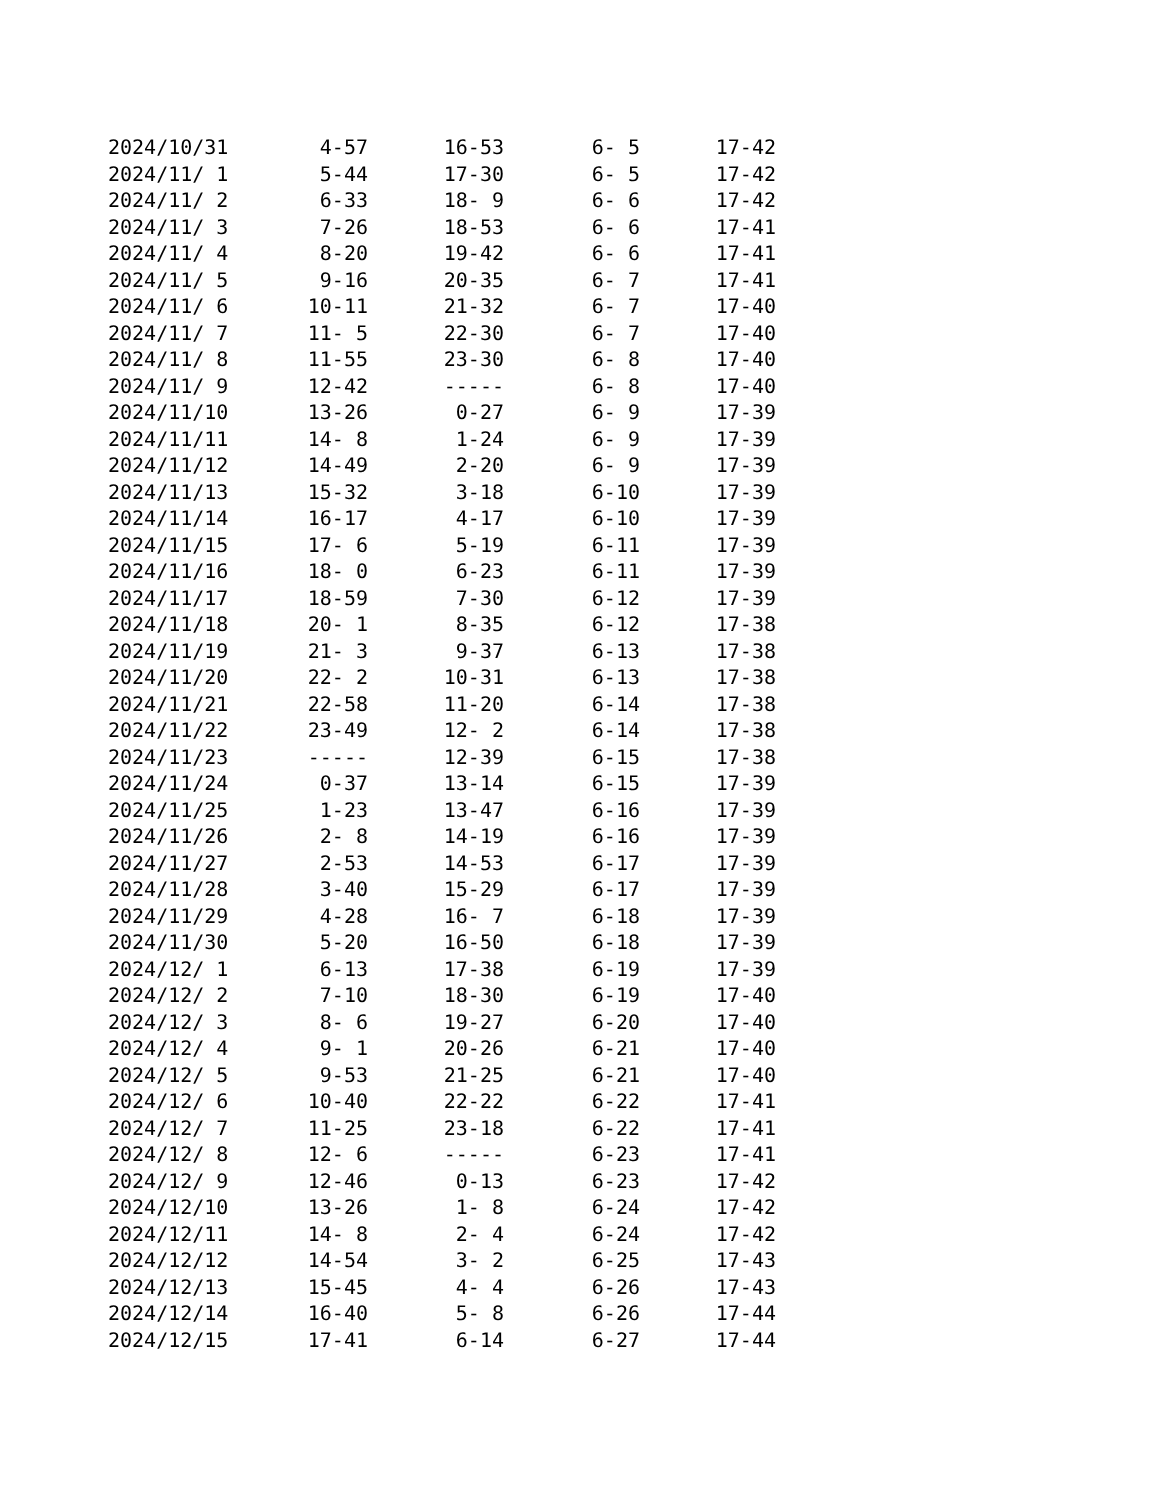| 2024/10/31 | 4-57 | 16-53 | 6- 5 | 17-42 |
| 2024/11/ 1 | 5-44 | 17-30 | 6- 5 | 17-42 |
| 2024/11/ 2 | 6-33 | 18- 9 | 6- 6 | 17-42 |
| 2024/11/ 3 | 7-26 | 18-53 | 6- 6 | 17-41 |
| 2024/11/ 4 | 8-20 | 19-42 | 6- 6 | 17-41 |
| 2024/11/ 5 | 9-16 | 20-35 | 6- 7 | 17-41 |
| 2024/11/ 6 | 10-11 | 21-32 | 6- 7 | 17-40 |
| 2024/11/ 7 | 11- 5 | 22-30 | 6- 7 | 17-40 |
| 2024/11/ 8 | 11-55 | 23-30 | 6- 8 | 17-40 |
| 2024/11/ 9 | 12-42 | ----- | 6- 8 | 17-40 |
| 2024/11/10 | 13-26 | 0-27 | 6- 9 | 17-39 |
| 2024/11/11 | 14- 8 | 1-24 | 6- 9 | 17-39 |
| 2024/11/12 | 14-49 | 2-20 | 6- 9 | 17-39 |
| 2024/11/13 | 15-32 | 3-18 | 6-10 | 17-39 |
| 2024/11/14 | 16-17 | 4-17 | 6-10 | 17-39 |
| 2024/11/15 | 17- 6 | 5-19 | 6-11 | 17-39 |
| 2024/11/16 | 18- 0 | 6-23 | 6-11 | 17-39 |
| 2024/11/17 | 18-59 | 7-30 | 6-12 | 17-39 |
| 2024/11/18 | 20- 1 | 8-35 | 6-12 | 17-38 |
| 2024/11/19 | 21- 3 | 9-37 | 6-13 | 17-38 |
| 2024/11/20 | 22- 2 | 10-31 | 6-13 | 17-38 |
| 2024/11/21 | 22-58 | 11-20 | 6-14 | 17-38 |
| 2024/11/22 | 23-49 | 12- 2 | 6-14 | 17-38 |
| 2024/11/23 | ----- | 12-39 | 6-15 | 17-38 |
| 2024/11/24 | 0-37 | 13-14 | 6-15 | 17-39 |
| 2024/11/25 | 1-23 | 13-47 | 6-16 | 17-39 |
| 2024/11/26 | 2- 8 | 14-19 | 6-16 | 17-39 |
| 2024/11/27 | 2-53 | 14-53 | 6-17 | 17-39 |
| 2024/11/28 | 3-40 | 15-29 | 6-17 | 17-39 |
| 2024/11/29 | 4-28 | 16- 7 | 6-18 | 17-39 |
| 2024/11/30 | 5-20 | 16-50 | 6-18 | 17-39 |
| 2024/12/ 1 | 6-13 | 17-38 | 6-19 | 17-39 |
| 2024/12/ 2 | 7-10 | 18-30 | 6-19 | 17-40 |
| 2024/12/ 3 | 8- 6 | 19-27 | 6-20 | 17-40 |
| 2024/12/ 4 | 9- 1 | 20-26 | 6-21 | 17-40 |
| 2024/12/ 5 | 9-53 | 21-25 | 6-21 | 17-40 |
| 2024/12/ 6 | 10-40 | 22-22 | 6-22 | 17-41 |
| 2024/12/ 7 | 11-25 | 23-18 | 6-22 | 17-41 |
| 2024/12/ 8 | 12- 6 | ----- | 6-23 | 17-41 |
| 2024/12/ 9 | 12-46 | 0-13 | 6-23 | 17-42 |
| 2024/12/10 | 13-26 | 1- 8 | 6-24 | 17-42 |
| 2024/12/11 | 14- 8 | 2- 4 | 6-24 | 17-42 |
| 2024/12/12 | 14-54 | 3- 2 | 6-25 | 17-43 |
| 2024/12/13 | 15-45 | 4- 4 | 6-26 | 17-43 |
| 2024/12/14 | 16-40 | 5- 8 | 6-26 | 17-44 |
| 2024/12/15 | 17-41 | 6-14 | 6-27 | 17-44 |